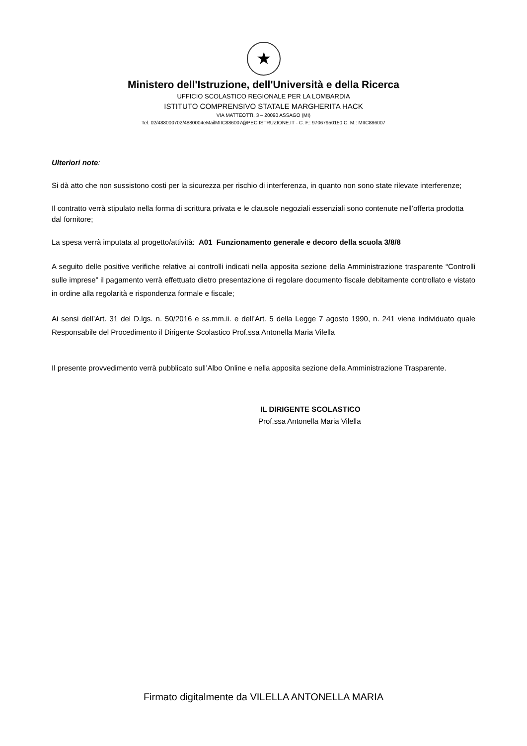★
Ministero dell'Istruzione, dell'Università e della Ricerca
UFFICIO SCOLASTICO REGIONALE PER LA LOMBARDIA
ISTITUTO COMPRENSIVO STATALE MARGHERITA HACK
VIA MATTEOTTI, 3 – 20090 ASSAGO (MI)
Tel. 02/488000702/4880004eMailMIIC886007@PEC.ISTRUZIONE.IT - C. F.: 97067950150 C. M.: MIIC886007
Ulteriori note:
Si dà atto che non sussistono costi per la sicurezza per rischio di interferenza, in quanto non sono state rilevate interferenze;
Il contratto verrà stipulato nella forma di scrittura privata e le clausole negoziali essenziali sono contenute nell’offerta prodotta dal fornitore;
La spesa verrà imputata al progetto/attività: A01 Funzionamento generale e decoro della scuola 3/8/8
A seguito delle positive verifiche relative ai controlli indicati nella apposita sezione della Amministrazione trasparente “Controlli sulle imprese” il pagamento verrà effettuato dietro presentazione di regolare documento fiscale debitamente controllato e vistato in ordine alla regolarità e rispondenza formale e fiscale;
Ai sensi dell’Art. 31 del D.lgs. n. 50/2016 e ss.mm.ii. e dell’Art. 5 della Legge 7 agosto 1990, n. 241 viene individuato quale Responsabile del Procedimento il Dirigente Scolastico Prof.ssa Antonella Maria Vilella
Il presente provvedimento verrà pubblicato sull’Albo Online e nella apposita sezione della Amministrazione Trasparente.
IL DIRIGENTE SCOLASTICO
Prof.ssa Antonella Maria Vilella
Firmato digitalmente da VILELLA ANTONELLA MARIA